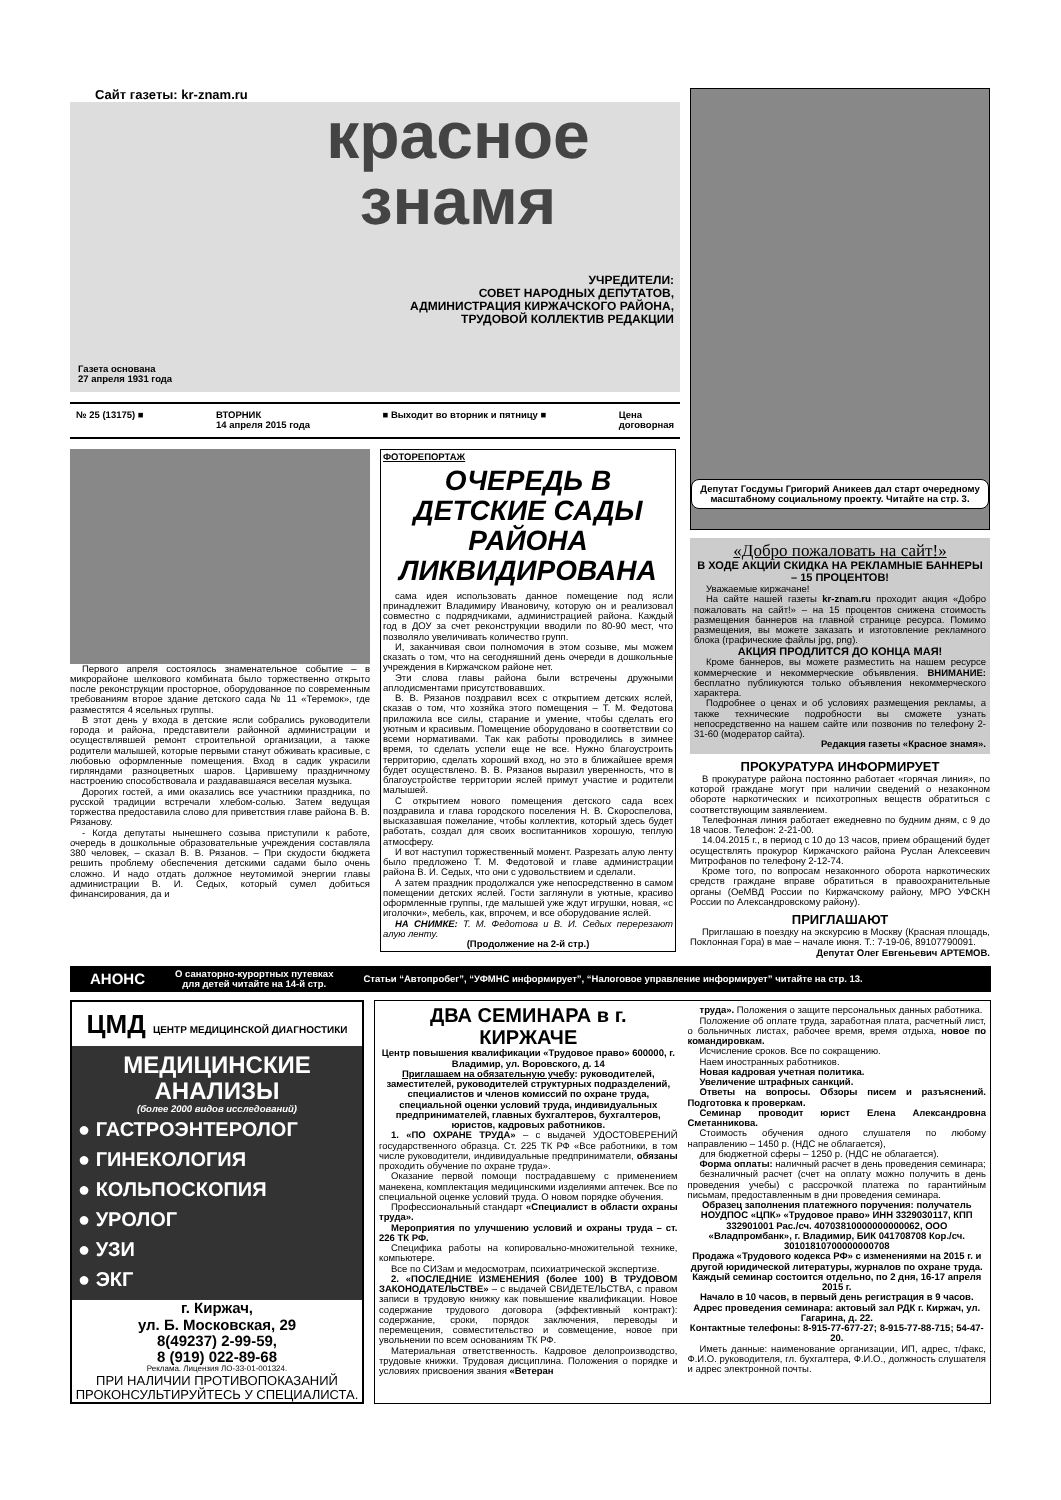Сайт газеты: kr-znam.ru
Газета основана
27 апреля 1931 года
красное
знамя
УЧРЕДИТЕЛИ:
СОВЕТ НАРОДНЫХ ДЕПУТАТОВ,
АДМИНИСТРАЦИЯ КИРЖАЧСКОГО РАЙОНА,
ТРУДОВОЙ КОЛЛЕКТИВ РЕДАКЦИИ
№ 25 (13175) ■ ВТОРНИК
14 апреля 2015 года ■ Выходит во вторник и пятницу ■ Цена
договорная
Первого апреля состоялось знаменательное событие – в микрорайоне шелкового комбината было торжественно открыто после реконструкции просторное, оборудованное по современным требованиям второе здание детского сада № 11 «Теремок», где разместятся 4 ясельных группы.
В этот день у входа в детские ясли собрались руководители города и района, представители районной администрации и осуществлявшей ремонт строительной организации, а также родители малышей, которые первыми станут обживать красивые, с любовью оформленные помещения. Вход в садик украсили гирляндами разноцветных шаров. Царившему праздничному настроению способствовала и раздававшаяся веселая музыка.
Дорогих гостей, а ими оказались все участники праздника, по русской традиции встречали хлебом-солью. Затем ведущая торжества предоставила слово для приветствия главе района В. В. Рязанову.
- Когда депутаты нынешнего созыва приступили к работе, очередь в дошкольные образовательные учреждения составляла 380 человек, – сказал В. В. Рязанов. – При скудости бюджета решить проблему обеспечения детскими садами было очень сложно. И надо отдать должное неутомимой энергии главы администрации В. И. Седых, который сумел добиться финансирования, да и
ФОТОРЕПОРТАЖ
ОЧЕРЕДЬ В ДЕТСКИЕ САДЫ РАЙОНА ЛИКВИДИРОВАНА
сама идея использовать данное помещение под ясли принадлежит Владимиру Ивановичу, которую он и реализовал совместно с подрядчиками, администрацией района. Каждый год в ДОУ за счет реконструкции вводили по 80-90 мест, что позволяло увеличивать количество групп.
И, заканчивая свои полномочия в этом созыве, мы можем сказать о том, что на сегодняшний день очереди в дошкольные учреждения в Киржачском районе нет.
Эти слова главы района были встречены дружными аплодисментами присутствовавших.
В. В. Рязанов поздравил всех с открытием детских яслей, сказав о том, что хозяйка этого помещения – Т. М. Федотова приложила все силы, старание и умение, чтобы сделать его уютным и красивым. Помещение оборудовано в соответствии со всеми нормативами. Так как работы проводились в зимнее время, то сделать успели еще не все. Нужно благоустроить территорию, сделать хороший вход, но это в ближайшее время будет осуществлено. В. В. Рязанов выразил уверенность, что в благоустройстве территории яслей примут участие и родители малышей.
С открытием нового помещения детского сада всех поздравила и глава городского поселения Н. В. Скороспелова, высказавшая пожелание, чтобы коллектив, который здесь будет работать, создал для своих воспитанников хорошую, теплую атмосферу.
И вот наступил торжественный момент. Разрезать алую ленту было предложено Т. М. Федотовой и главе администрации района В. И. Седых, что они с удовольствием и сделали.
А затем праздник продолжался уже непосредственно в самом помещении детских яслей. Гости заглянули в уютные, красиво оформленные группы, где малышей уже ждут игрушки, новая, «с иголочки», мебель, как, впрочем, и все оборудование яслей.
НА СНИМКЕ: Т. М. Федотова и В. И. Седых перерезают алую ленту.
(Продолжение на 2-й стр.)
Депутат Госдумы Григорий Аникеев дал старт очередному масштабному социальному проекту. Читайте на стр. 3.
«Добро пожаловать на сайт!»
В ХОДЕ АКЦИИ СКИДКА НА РЕКЛАМНЫЕ БАННЕРЫ – 15 ПРОЦЕНТОВ!
Уважаемые киржачане!
На сайте нашей газеты kr-znam.ru проходит акция «Добро пожаловать на сайт!» – на 15 процентов снижена стоимость размещения баннеров на главной странице ресурса. Помимо размещения, вы можете заказать и изготовление рекламного блока (графические файлы jpg, png).
АКЦИЯ ПРОДЛИТСЯ ДО КОНЦА МАЯ!
Кроме баннеров, вы можете разместить на нашем ресурсе коммерческие и некоммерческие объявления. ВНИМАНИЕ: бесплатно публикуются только объявления некоммерческого характера.
Подробнее о ценах и об условиях размещения рекламы, а также технические подробности вы сможете узнать непосредственно на нашем сайте или позвонив по телефону 2-31-60 (модератор сайта).
Редакция газеты «Красное знамя».
ПРОКУРАТУРА ИНФОРМИРУЕТ
В прокуратуре района постоянно работает «горячая линия», по которой граждане могут при наличии сведений о незаконном обороте наркотических и психотропных веществ обратиться с соответствующим заявлением.
Телефонная линия работает ежедневно по будним дням, с 9 до 18 часов. Телефон: 2-21-00.
14.04.2015 г., в период с 10 до 13 часов, прием обращений будет осуществлять прокурор Киржачского района Руслан Алексеевич Митрофанов по телефону 2-12-74.
Кроме того, по вопросам незаконного оборота наркотических средств граждане вправе обратиться в правоохранительные органы (ОеМВД России по Киржачскому району, МРО УФСКН России по Александровскому району).
ПРИГЛАШАЮТ
Приглашаю в поездку на экскурсию в Москву (Красная площадь, Поклонная Гора) в мае – начале июня. Т.: 7-19-06, 89107790091.
Депутат Олег Евгеньевич АРТЕМОВ.
АНОНС О санаторно-курортных путевках
для детей читайте на 14-й стр. Статьи “Автопробег”, “УФМНС информирует”, “Налоговое управление информирует” читайте на стр. 13.
ЦМД ЦЕНТР МЕДИЦИНСКОЙ ДИАГНОСТИКИ
МЕДИЦИНСКИЕ АНАЛИЗЫ
(более 2000 видов исследований)
● ГАСТРОЭНТЕРОЛОГ
● ГИНЕКОЛОГИЯ
● КОЛЬПОСКОПИЯ
● УРОЛОГ
● УЗИ
● ЭКГ
г. Киржач,
ул. Б. Московская, 29
8(49237) 2-99-59,
8 (919) 022-89-68
Реклама. Лицензия ЛО-33-01-001324.
ПРИ НАЛИЧИИ ПРОТИВОПОКАЗАНИЙ ПРОКОНСУЛЬТИРУЙТЕСЬ У СПЕЦИАЛИСТА.
ДВА СЕМИНАРА в г. КИРЖАЧЕ
Центр повышения квалификации «Трудовое право» 600000, г. Владимир, ул. Воровского, д. 14
Приглашаем на обязательную учебу: руководителей, заместителей, руководителей структурных подразделений, специалистов и членов комиссий по охране труда, специальной оценки условий труда, индивидуальных предпринимателей, главных бухгалтеров, бухгалтеров, юристов, кадровых работников.
1. «ПО ОХРАНЕ ТРУДА» – с выдачей УДОСТОВЕРЕНИЙ государственного образца. Ст. 225 ТК РФ «Все работники, в том числе руководители, индивидуальные предприниматели, обязаны проходить обучение по охране труда».
Оказание первой помощи пострадавшему с применением манекена, комплектация медицинскими изделиями аптечек. Все по специальной оценке условий труда. О новом порядке обучения.
Профессиональный стандарт «Специалист в области охраны труда».
Мероприятия по улучшению условий и охраны труда – ст. 226 ТК РФ.
Специфика работы на копировально-множительной технике, компьютере.
Все по СИЗам и медосмотрам, психиатрической экспертизе.
2. «ПОСЛЕДНИЕ ИЗМЕНЕНИЯ (более 100) В ТРУДОВОМ ЗАКОНОДАТЕЛЬСТВЕ» – с выдачей СВИДЕТЕЛЬСТВА, с правом записи в трудовую книжку как повышение квалификации. Новое содержание трудового договора (эффективный контракт): содержание, сроки, порядок заключения, переводы и перемещения, совместительство и совмещение, новое при увольнении по всем основаниям ТК РФ.
Материальная ответственность. Кадровое делопроизводство, трудовые книжки. Трудовая дисциплина. Положения о порядке и условиях присвоения звания «Ветеран
труда». Положения о защите персональных данных работника.
Положение об оплате труда, заработная плата, расчетный лист, о больничных листах, рабочее время, время отдыха, новое по командировкам.
Исчисление сроков. Все по сокращению.
Наем иностранных работников.
Новая кадровая учетная политика.
Увеличение штрафных санкций.
Ответы на вопросы. Обзоры писем и разъяснений. Подготовка к проверкам.
Семинар проводит юрист Елена Александровна Сметанникова.
Стоимость обучения одного слушателя по любому направлению – 1450 р. (НДС не облагается),
для бюджетной сферы – 1250 р. (НДС не облагается).
Форма оплаты: наличный расчет в день проведения семинара;
безналичный расчет (счет на оплату можно получить в день проведения учебы) с рассрочкой платежа по гарантийным письмам, предоставленным в дни проведения семинара.
Образец заполнения платежного поручения: получатель НОУДПОС «ЦПК» «Трудовое право» ИНН 3329030117, КПП 332901001 Рас./сч. 40703810000000000062, ООО «Владпромбанк», г. Владимир, БИК 041708708 Кор./сч. 30101810700000000708
Продажа «Трудового кодекса РФ» с изменениями на 2015 г. и другой юридической литературы, журналов по охране труда.
Каждый семинар состоится отдельно, по 2 дня, 16-17 апреля 2015 г.
Начало в 10 часов, в первый день регистрация в 9 часов.
Адрес проведения семинара: актовый зал РДК г. Киржач, ул. Гагарина, д. 22.
Контактные телефоны: 8-915-77-677-27; 8-915-77-88-715; 54-47-20.
Иметь данные: наименование организации, ИП, адрес, т/факс, Ф.И.О. руководителя, гл. бухгалтера, Ф.И.О., должность слушателя и адрес электронной почты.